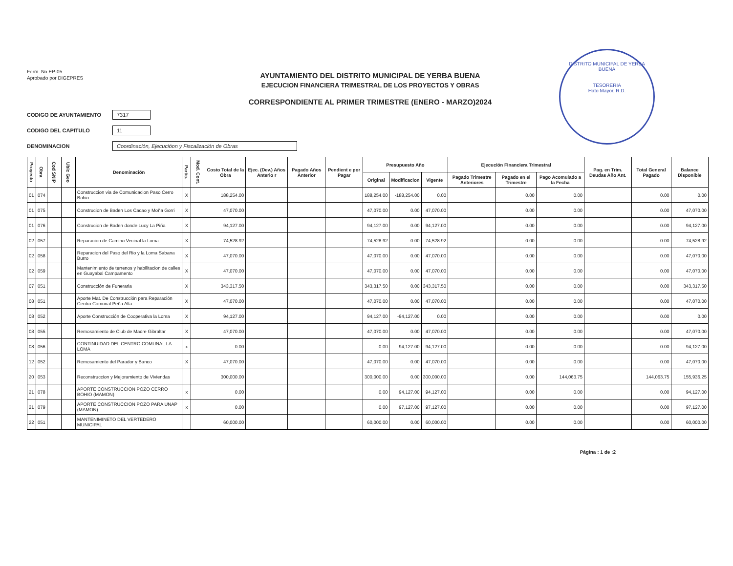DISTRITO MUNICIPAL DE YERBA BUENA
TESORERIA
Hato Mayor, R.D.
Form. No EP-05
Aprobado por DIGEPRES
AYUNTAMIENTO DEL DISTRITO MUNICIPAL DE YERBA BUENA
EJECUCION FINANCIERA TRIMESTRAL DE LOS PROYECTOS Y OBRAS
CORRESPONDIENTE AL PRIMER TRIMESTRE (ENERO - MARZO)2024
CODIGO DE AYUNTAMIENTO
7317
CODIGO DEL CAPITULO
11
DENOMINACION
Coordinación, Ejecucióon y Fiscalización de Obras
| Proyecto | Obra | Cod SNIP | Ubic Geo | Denominación | Partic. | Mod. Cont. | Costo Total de la Obra | Ejec. (Dev.) Años Anterio r | Pagado Años Anterior | Pendient e por Pagar | Presupuesto Año | | | Ejecución Financiera Trimestral | | | Pag. en Trim. Deudas Año Ant. | Total General Pagado | Balance Disponible |
| --- | --- | --- | --- | --- | --- | --- | --- | --- | --- | --- | --- | --- | --- | --- | --- | --- | --- | --- | --- |
| | | | | | | | | | | | Original | Modificacion | Vigente | Pagado Trimestre Anteriores | Pagado en el Trimestre | Pago Acomulado a la Fecha | | | |
| 01 | 074 | | | Construccion via de Comunicacion Paso Cerro Bohio | X | | 188,254.00 | | | | 188,254.00 | -188,254.00 | 0.00 | | 0.00 | 0.00 | | 0.00 | 0.00 |
| 01 | 075 | | | Construcion de Baden Los Cacao y Moña Gorri | X | | 47,070.00 | | | | 47,070.00 | 0.00 | 47,070.00 | | 0.00 | 0.00 | | 0.00 | 47,070.00 |
| 01 | 076 | | | Construcion de Baden donde Lucy La Piña | X | | 94,127.00 | | | | 94,127.00 | 0.00 | 94,127.00 | | 0.00 | 0.00 | | 0.00 | 94,127.00 |
| 02 | 057 | | | Reparacion de Camino Vecinal la Loma | X | | 74,528.92 | | | | 74,528.92 | 0.00 | 74,528.92 | | 0.00 | 0.00 | | 0.00 | 74,528.92 |
| 02 | 058 | | | Reparacion del Paso del Rio y la Loma Sabana Burro | X | | 47,070.00 | | | | 47,070.00 | 0.00 | 47,070.00 | | 0.00 | 0.00 | | 0.00 | 47,070.00 |
| 02 | 059 | | | Mantenimiento de terrenos y habilitacion de calles en Guayabal Campamento | X | | 47,070.00 | | | | 47,070.00 | 0.00 | 47,070.00 | | 0.00 | 0.00 | | 0.00 | 47,070.00 |
| 07 | 051 | | | Construcción de Funeraria | X | | 343,317.50 | | | | 343,317.50 | 0.00 | 343,317.50 | | 0.00 | 0.00 | | 0.00 | 343,317.50 |
| 08 | 051 | | | Aporte Mat. De Construcción para Reparación Centro Comunal Peña Alta | X | | 47,070.00 | | | | 47,070.00 | 0.00 | 47,070.00 | | 0.00 | 0.00 | | 0.00 | 47,070.00 |
| 08 | 052 | | | Aporte Construcción de Cooperativa la Loma | X | | 94,127.00 | | | | 94,127.00 | -94,127.00 | 0.00 | | 0.00 | 0.00 | | 0.00 | 0.00 |
| 08 | 055 | | | Remosamiento de Club de Madre Gibraltar | X | | 47,070.00 | | | | 47,070.00 | 0.00 | 47,070.00 | | 0.00 | 0.00 | | 0.00 | 47,070.00 |
| 08 | 056 | | | CONTINUIDAD DEL CENTRO COMUNAL LA LOMA | x | | 0.00 | | | | 0.00 | 94,127.00 | 94,127.00 | | 0.00 | 0.00 | | 0.00 | 94,127.00 |
| 12 | 052 | | | Remosamiento del Parador y Banco | X | | 47,070.00 | | | | 47,070.00 | 0.00 | 47,070.00 | | 0.00 | 0.00 | | 0.00 | 47,070.00 |
| 20 | 053 | | | Reconstruccion y Mejoramiento de Viviendas | | | 300,000.00 | | | | 300,000.00 | 0.00 | 300,000.00 | | 0.00 | 144,063.75 | | 144,063.75 | 155,936.25 |
| 21 | 078 | | | APORTE CONSTRUCCION POZO CERRO BOHIO (MAMON) | x | | 0.00 | | | | 0.00 | 94,127.00 | 94,127.00 | | 0.00 | 0.00 | | 0.00 | 94,127.00 |
| 21 | 079 | | | APORTE CONSTRUCCION POZO PARA UNAP (MAMON) | x | | 0.00 | | | | 0.00 | 97,127.00 | 97,127.00 | | 0.00 | 0.00 | | 0.00 | 97,127.00 |
| 22 | 051 | | | MANTENIMINETO DEL VERTEDERO MUNICIPAL | | | 60,000.00 | | | | 60,000.00 | 0.00 | 60,000.00 | | 0.00 | 0.00 | | 0.00 | 60,000.00 |
Página : 1 de :2